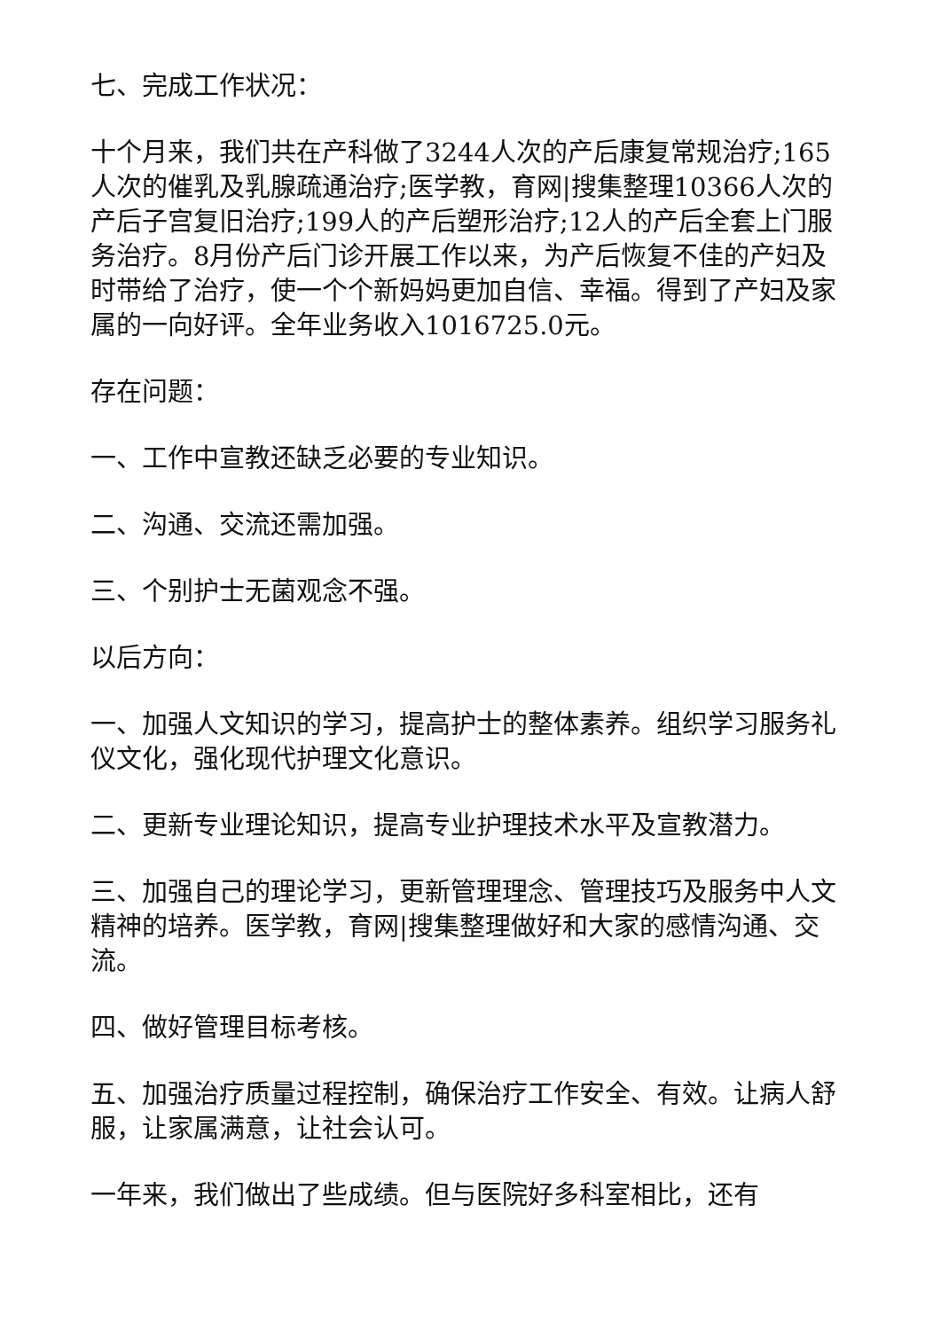七、完成工作状况：
十个月来，我们共在产科做了3244人次的产后康复常规治疗;165人次的催乳及乳腺疏通治疗;医学教，育网|搜集整理10366人次的产后子宫复旧治疗;199人的产后塑形治疗;12人的产后全套上门服务治疗。8月份产后门诊开展工作以来，为产后恢复不佳的产妇及时带给了治疗，使一个个新妈妈更加自信、幸福。得到了产妇及家属的一向好评。全年业务收入1016725.0元。
存在问题：
一、工作中宣教还缺乏必要的专业知识。
二、沟通、交流还需加强。
三、个别护士无菌观念不强。
以后方向：
一、加强人文知识的学习，提高护士的整体素养。组织学习服务礼仪文化，强化现代护理文化意识。
二、更新专业理论知识，提高专业护理技术水平及宣教潜力。
三、加强自己的理论学习，更新管理理念、管理技巧及服务中人文精神的培养。医学教，育网|搜集整理做好和大家的感情沟通、交流。
四、做好管理目标考核。
五、加强治疗质量过程控制，确保治疗工作安全、有效。让病人舒服，让家属满意，让社会认可。
一年来，我们做出了些成绩。但与医院好多科室相比，还有